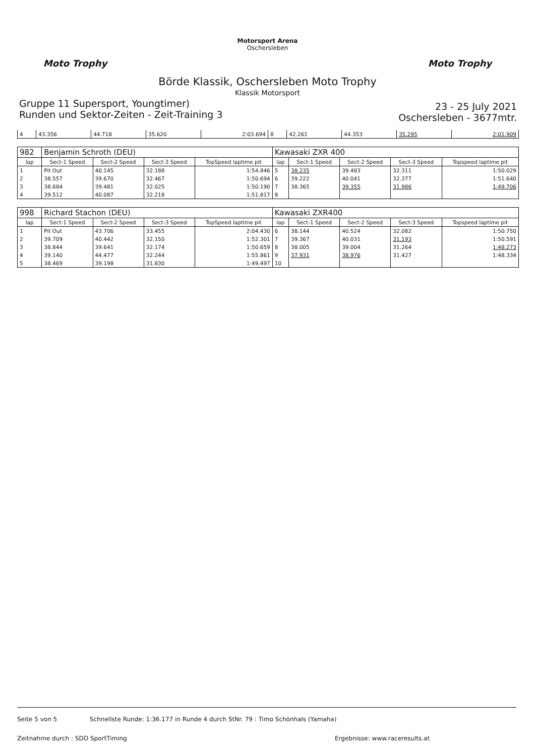Moto Trophy
Motorsport Arena
Oschersleben
Moto Trophy
Börde Klassik, Oschersleben Moto Trophy
Klassik Motorsport
Gruppe 11 Supersport, Youngtimer)
Runden und Sektor-Zeiten - Zeit-Training 3
23 - 25 July 2021
Oschersleben - 3677mtr.
| 4 | 43.356 | 44.718 | 35.620 | 2:03.694 | 8 | 42.261 | 44.353 | 35.295 | 2:01.909 |
| 982 | Benjamin Schroth (DEU) | | | | Kawasaki ZXR 400 | | | | |
| lap | Sect-1 Speed | Sect-2 Speed | Sect-3 Speed | TopSpeed laptime pit | lap | Sect-1 Speed | Sect-2 Speed | Sect-3 Speed | Topspeed laptime pit |
| 1 | Pit Out | 40.145 | 32.188 | 1:54.846 | 5 | 38.235 | 39.483 | 32.311 | 1:50.029 |
| 2 | 38.557 | 39.670 | 32.467 | 1:50.694 | 6 | 39.222 | 40.041 | 32.377 | 1:51.640 |
| 3 | 38.684 | 39.481 | 32.025 | 1:50.190 | 7 | 38.365 | 39.355 | 31.986 | 1:49.706 |
| 4 | 39.512 | 40.087 | 32.218 | 1:51.817 | 8 | | | | |
| 998 | Richard Stachon (DEU) | | | | Kawasaki ZXR400 | | | | |
| lap | Sect-1 Speed | Sect-2 Speed | Sect-3 Speed | TopSpeed laptime pit | lap | Sect-1 Speed | Sect-2 Speed | Sect-3 Speed | Topspeed laptime pit |
| 1 | Pit Out | 43.706 | 33.455 | 2:04.430 | 6 | 38.144 | 40.524 | 32.082 | 1:50.750 |
| 2 | 39.709 | 40.442 | 32.150 | 1:52.301 | 7 | 39.367 | 40.031 | 31.193 | 1:50.591 |
| 3 | 38.844 | 39.641 | 32.174 | 1:50.659 | 8 | 38.005 | 39.004 | 31.264 | 1:48.273 |
| 4 | 39.140 | 44.477 | 32.244 | 1:55.861 | 9 | 37.931 | 38.976 | 31.427 | 1:48.334 |
| 5 | 38.469 | 39.198 | 31.830 | 1:49.497 | 10 | | | | |
Seite 5 von 5 Schnellste Runde: 1:36.177 in Runde 4 durch StNr. 79 : Timo Schönhals (Yamaha)
Zeitnahme durch : SDO SportTiming Ergebnisse: www.raceresults.at